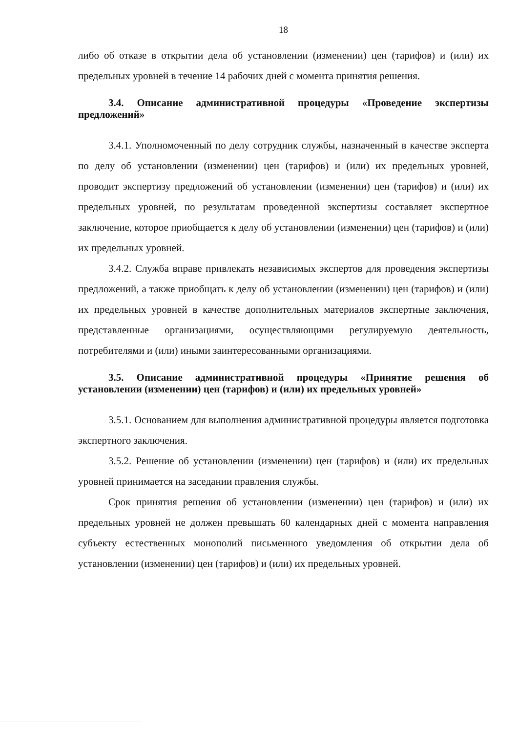18
либо об отказе в открытии дела об установлении (изменении) цен (тарифов) и (или) их предельных уровней в течение 14 рабочих дней с момента принятия решения.
3.4. Описание административной процедуры «Проведение экспертизы предложений»
3.4.1. Уполномоченный по делу сотрудник службы, назначенный в качестве эксперта по делу об установлении (изменении) цен (тарифов) и (или) их предельных уровней, проводит экспертизу предложений об установлении (изменении) цен (тарифов) и (или) их предельных уровней, по результатам проведенной экспертизы составляет экспертное заключение, которое приобщается к делу об установлении (изменении) цен (тарифов) и (или) их предельных уровней.
3.4.2. Служба вправе привлекать независимых экспертов для проведения экспертизы предложений, а также приобщать к делу об установлении (изменении) цен (тарифов) и (или) их предельных уровней в качестве дополнительных материалов экспертные заключения, представленные организациями, осуществляющими регулируемую деятельность, потребителями и (или) иными заинтересованными организациями.
3.5. Описание административной процедуры «Принятие решения об установлении (изменении) цен (тарифов) и (или) их предельных уровней»
3.5.1. Основанием для выполнения административной процедуры является подготовка экспертного заключения.
3.5.2. Решение об установлении (изменении) цен (тарифов) и (или) их предельных уровней принимается на заседании правления службы.
Срок принятия решения об установлении (изменении) цен (тарифов) и (или) их предельных уровней не должен превышать 60 календарных дней с момента направления субъекту естественных монополий письменного уведомления об открытии дела об установлении (изменении) цен (тарифов) и (или) их предельных уровней.